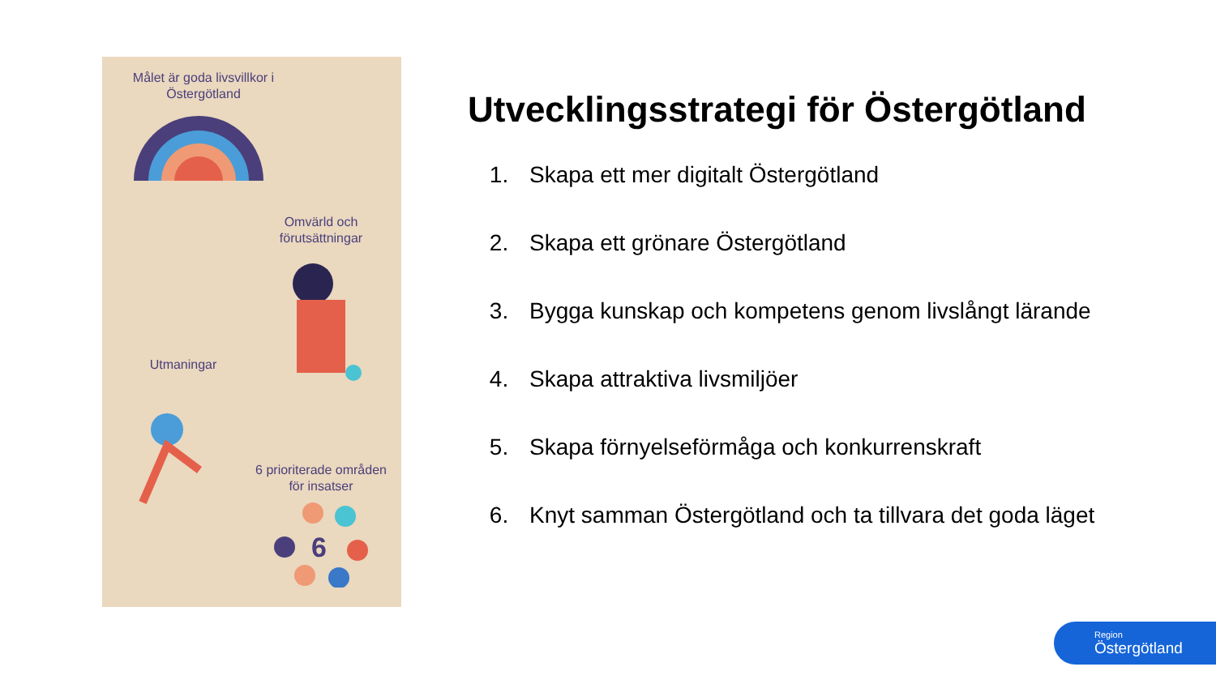Målet är goda livsvillkor i Östergötland
Omvärld och förutsättningar
Utmaningar
6 prioriterade områden för insatser
6
Utvecklingsstrategi för Östergötland
1. Skapa ett mer digitalt Östergötland
2. Skapa ett grönare Östergötland
3. Bygga kunskap och kompetens genom livslångt lärande
4. Skapa attraktiva livsmiljöer
5. Skapa förnyelseförmåga och konkurrenskraft
6. Knyt samman Östergötland och ta tillvara det goda läget
Region
Östergötland